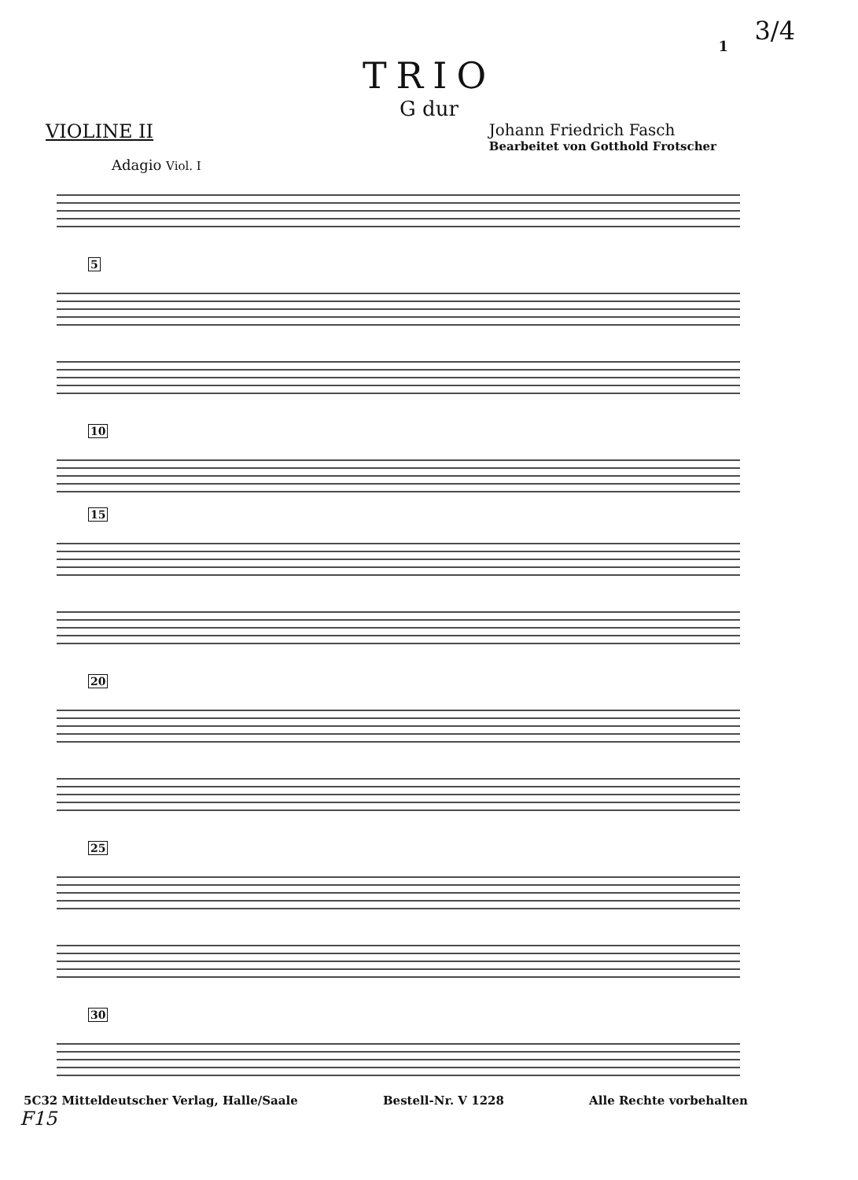3/4
1
TRIO
G dur
VIOLINE II
Johann Friedrich Fasch
Bearbeitet von Gotthold Frotscher
Adagio Viol. I
5
10
15
20
25
30
5C32 Mitteldeutscher Verlag, Halle/Saale Bestell-Nr. V 1228 Alle Rechte vorbehalten
F15